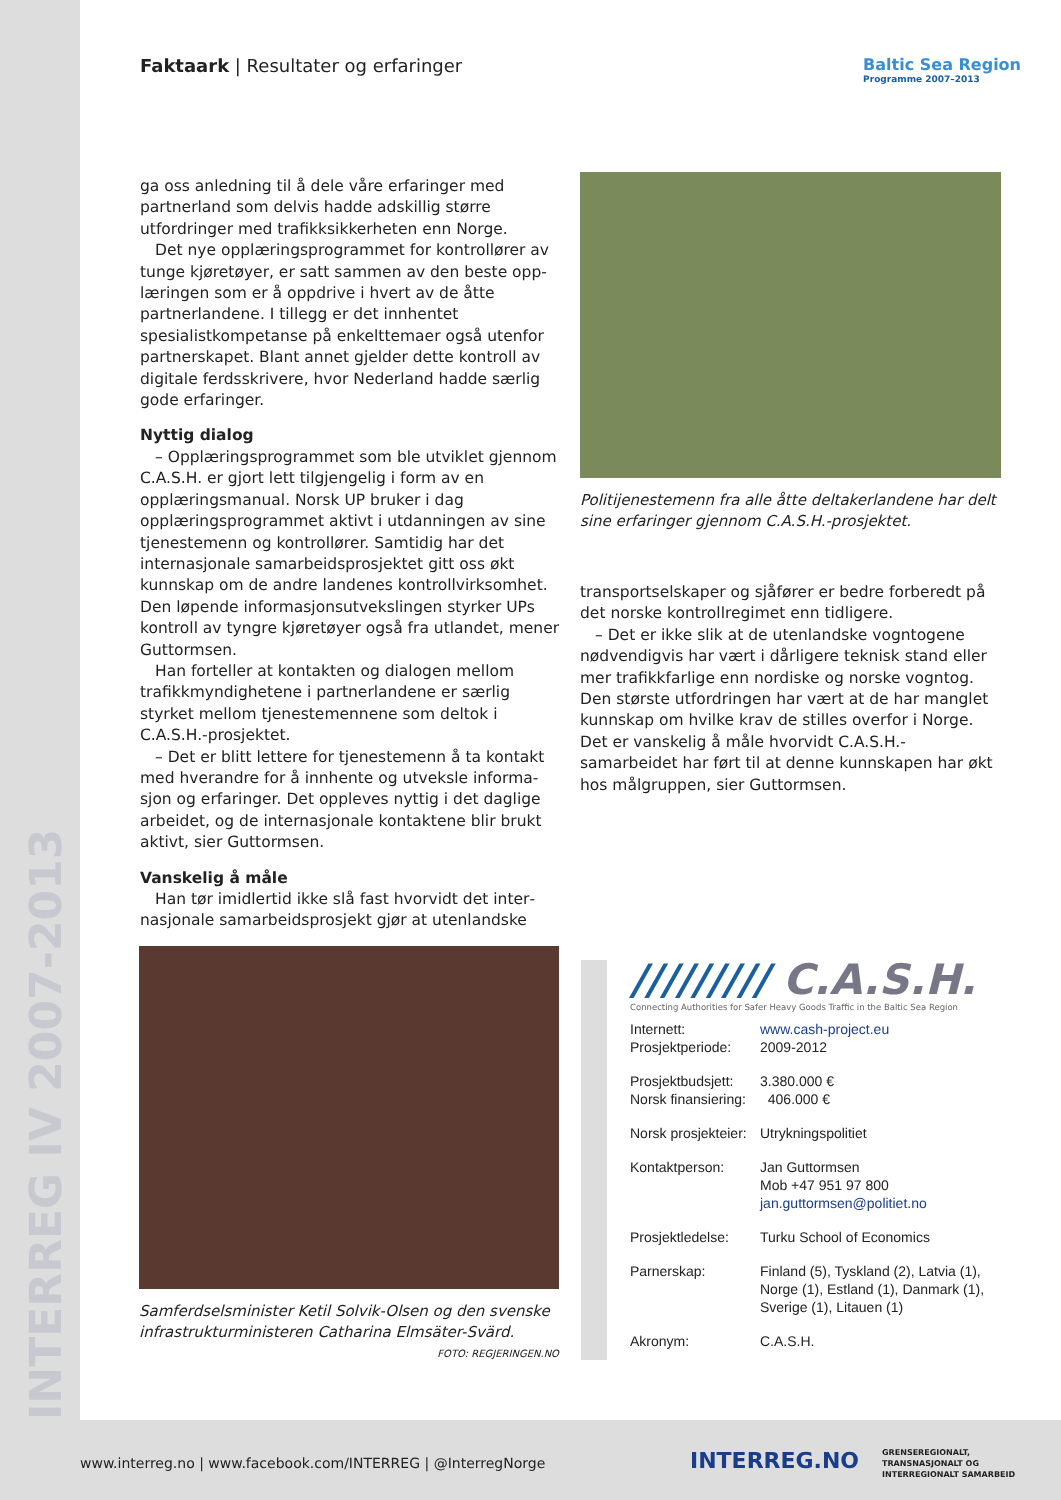INTERREG IV 2007-2013
Faktaark | Resultater og erfaringer
Baltic Sea Region
Programme 2007–2013
ga oss anledning til å dele våre erfaringer med partner­land som delvis hadde adskillig større utfordringer med trafikksikkerheten enn Norge.
Det nye opplæringsprogrammet for kontrollører av tunge kjøretøyer, er satt sammen av den beste opp­læringen som er å oppdrive i hvert av de åtte partner­landene. I tillegg er det innhentet spesialistkompetanse på enkelttemaer også utenfor partnerskapet. Blant annet gjelder dette kontroll av digitale ferdsskrivere, hvor Nederland hadde særlig gode erfaringer.
Nyttig dialog
– Opplæringsprogrammet som ble utviklet gjen­nom C.A.S.H. er gjort lett tilgjengelig i form av en opplæringsmanual. Norsk UP bruker i dag opplærings­programmet aktivt i utdanningen av sine tjeneste­menn og kontrollører. Samtidig har det internasjonale samarbeidsprosjektet gitt oss økt kunnskap om de andre landenes kontrollvirksomhet. Den løpende informasjonsutvekslingen styrker UPs kontroll av tyngre kjøretøyer også fra utlandet, mener Guttormsen.
Han forteller at kontakten og dialogen mellom trafikkmyndighetene i partnerlandene er særlig styrket mellom tjenestemennene som deltok i C.A.S.H.-prosjek­tet.
– Det er blitt lettere for tjenestemenn å ta kontakt med hverandre for å innhente og utveksle informa­sjon og erfaringer. Det oppleves nyttig i det daglige arbeidet, og de internasjonale kontaktene blir brukt aktivt, sier Guttormsen.
Vanskelig å måle
Han tør imidlertid ikke slå fast hvorvidt det inter­nasjonale samarbeidsprosjekt gjør at utenlandske
Politijenestemenn fra alle åtte deltakerlandene har delt sine erfaringer gjennom C.A.S.H.-prosjektet.
transportselskaper og sjåfører er bedre forberedt på det norske kontrollregimet enn tidligere.
– Det er ikke slik at de utenlandske vogntogene nødvendigvis har vært i dårligere teknisk stand eller mer trafikkfarlige enn nordiske og norske vogntog. Den største utfordringen har vært at de har manglet kunnskap om hvilke krav de stilles overfor i Norge. Det er vanskelig å måle hvorvidt C.A.S.H.-samarbeidet har ført til at denne kunnskapen har økt hos målgruppen, sier Guttormsen.
Samferdselsminister Ketil Solvik-Olsen og den svenske infrastrukturministeren Catharina Elmsäter-Svärd.
FOTO: REGJERINGEN.NO
///////// C.A.S.H.
Connecting Authorities for Safer Heavy Goods Traffic in the Baltic Sea Region
| Internett: | www.cash-project.eu |
| Prosjektperiode: | 2009-2012 |
| Prosjektbudsjett: | 3.380.000 € |
| Norsk finansiering: | 406.000 € |
| Norsk prosjekteier: | Utrykningspolitiet |
| Kontaktperson: | Jan Guttormsen Mob +47 951 97 800 jan.guttormsen@politiet.no |
| Prosjektledelse: | Turku School of Economics |
| Parnerskap: | Finland (5), Tyskland (2), Latvia (1), Norge (1), Estland (1), Danmark (1), Sverige (1), Litauen (1) |
| Akronym: | C.A.S.H. |
www.interreg.no | www.facebook.com/INTERREG | @InterregNorge
INTERREG.NO
GRENSEREGIONALT,
TRANSNASJONALT OG
INTERREGIONALT SAMARBEID